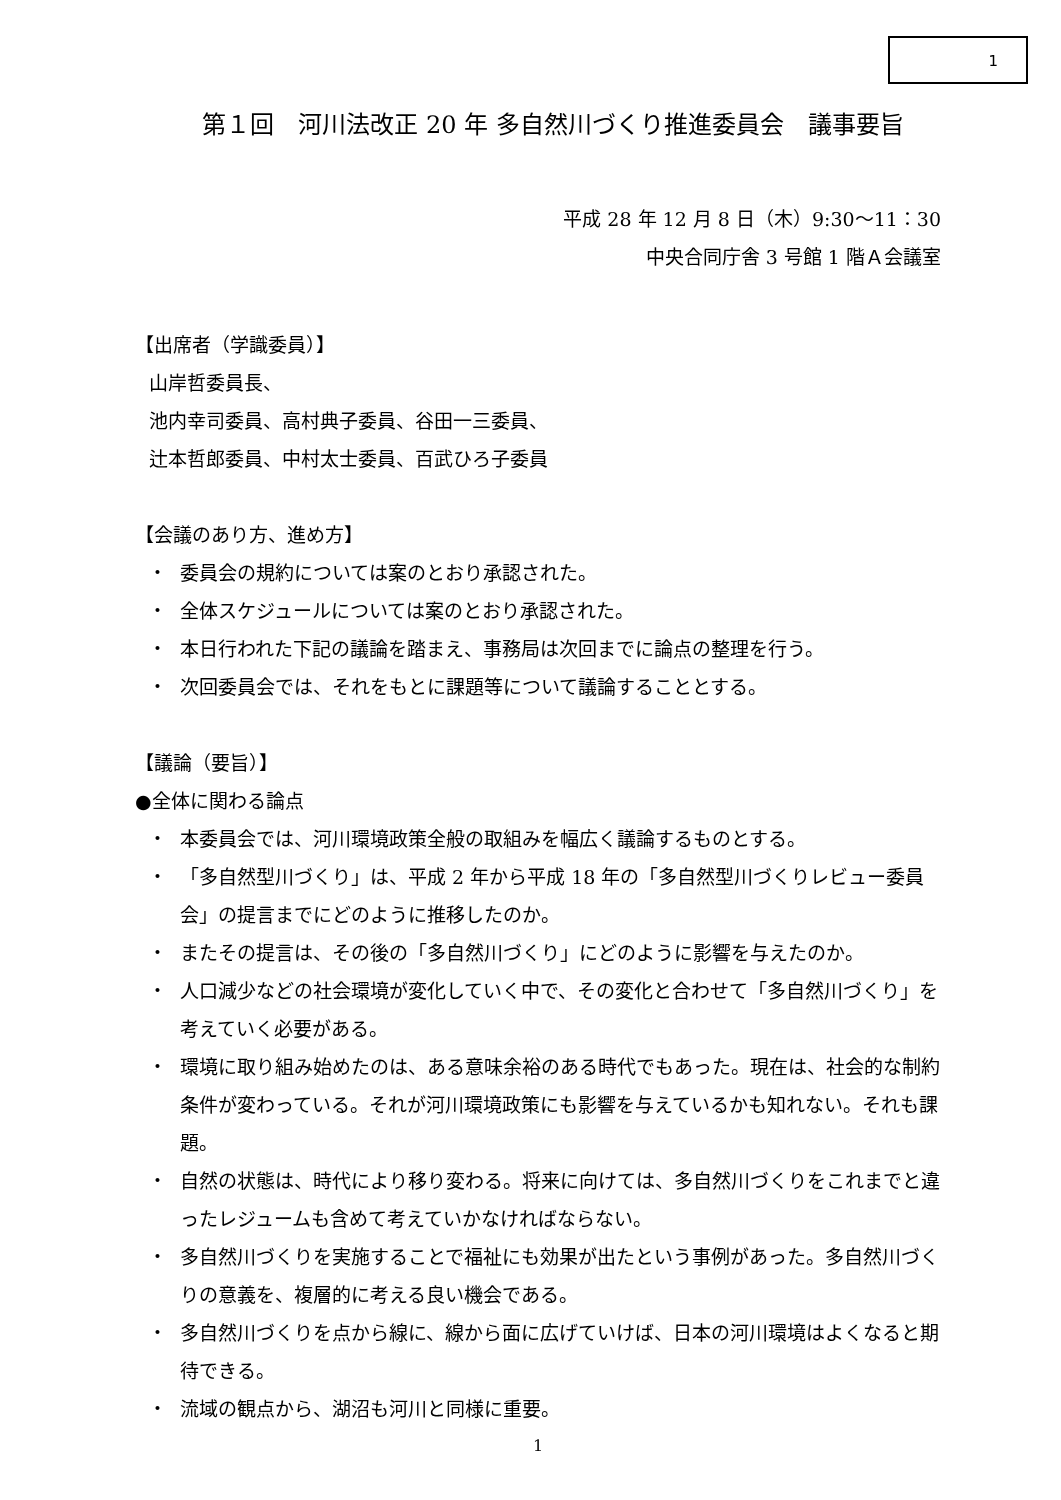1
第１回　河川法改正 20 年 多自然川づくり推進委員会　議事要旨
平成 28 年 12 月 8 日（木）9:30〜11：30
中央合同庁舎 3 号館 1 階Ａ会議室
【出席者（学識委員）】
山岸哲委員長、
池内幸司委員、高村典子委員、谷田一三委員、
辻本哲郎委員、中村太士委員、百武ひろ子委員
【会議のあり方、進め方】
・ 委員会の規約については案のとおり承認された。
・ 全体スケジュールについては案のとおり承認された。
・ 本日行われた下記の議論を踏まえ、事務局は次回までに論点の整理を行う。
・ 次回委員会では、それをもとに課題等について議論することとする。
【議論（要旨）】
●全体に関わる論点
・ 本委員会では、河川環境政策全般の取組みを幅広く議論するものとする。
・ 「多自然型川づくり」は、平成 2 年から平成 18 年の「多自然型川づくりレビュー委員会」の提言までにどのように推移したのか。
・ またその提言は、その後の「多自然川づくり」にどのように影響を与えたのか。
・ 人口減少などの社会環境が変化していく中で、その変化と合わせて「多自然川づくり」を考えていく必要がある。
・ 環境に取り組み始めたのは、ある意味余裕のある時代でもあった。現在は、社会的な制約条件が変わっている。それが河川環境政策にも影響を与えているかも知れない。それも課題。
・ 自然の状態は、時代により移り変わる。将来に向けては、多自然川づくりをこれまでと違ったレジュームも含めて考えていかなければならない。
・ 多自然川づくりを実施することで福祉にも効果が出たという事例があった。多自然川づくりの意義を、複層的に考える良い機会である。
・ 多自然川づくりを点から線に、線から面に広げていけば、日本の河川環境はよくなると期待できる。
・ 流域の観点から、湖沼も河川と同様に重要。
1